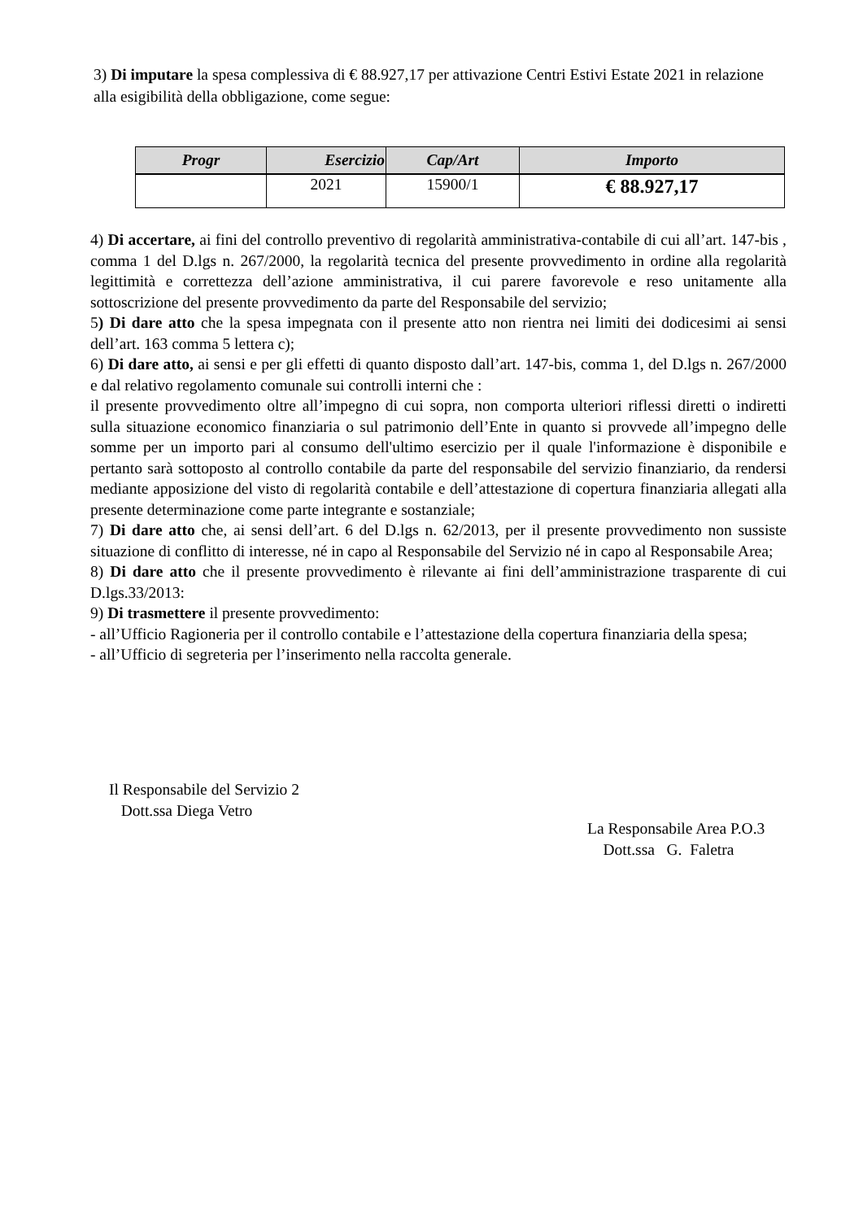3) Di imputare la spesa complessiva di € 88.927,17 per attivazione Centri Estivi Estate 2021 in relazione alla esigibilità della obbligazione, come segue:
| Progr | Esercizio | Cap/Art | Importo |
| --- | --- | --- | --- |
| | 2021 | 15900/1 | € 88.927,17 |
4) Di accertare, ai fini del controllo preventivo di regolarità amministrativa-contabile di cui all’art. 147-bis , comma 1 del D.lgs n. 267/2000, la regolarità tecnica del presente provvedimento in ordine alla regolarità legittimità e correttezza dell’azione amministrativa, il cui parere favorevole e reso unitamente alla sottoscrizione del presente provvedimento da parte del Responsabile del servizio;
5) Di dare atto che la spesa impegnata con il presente atto non rientra nei limiti dei dodicesimi ai sensi dell’art. 163 comma 5 lettera c);
6) Di dare atto, ai sensi e per gli effetti di quanto disposto dall’art. 147-bis, comma 1, del D.lgs n. 267/2000 e dal relativo regolamento comunale sui controlli interni che :
il presente provvedimento oltre all’impegno di cui sopra, non comporta ulteriori riflessi diretti o indiretti sulla situazione economico finanziaria o sul patrimonio dell’Ente in quanto si provvede all’impegno delle somme per un importo pari al consumo dell'ultimo esercizio per il quale l'informazione è disponibile e pertanto sarà sottoposto al controllo contabile da parte del responsabile del servizio finanziario, da rendersi mediante apposizione del visto di regolarità contabile e dell’attestazione di copertura finanziaria allegati alla presente determinazione come parte integrante e sostanziale;
7) Di dare atto che, ai sensi dell’art. 6 del D.lgs n. 62/2013, per il presente provvedimento non sussiste situazione di conflitto di interesse, né in capo al Responsabile del Servizio né in capo al Responsabile Area;
8) Di dare atto che il presente provvedimento è rilevante ai fini dell’amministrazione trasparente di cui D.lgs.33/2013:
9) Di trasmettere il presente provvedimento:
- all’Ufficio Ragioneria per il controllo contabile e l’attestazione della copertura finanziaria della spesa;
- all’Ufficio di segreteria per l’inserimento nella raccolta generale.
Il Responsabile del Servizio 2
Dott.ssa Diega Vetro
La Responsabile Area P.O.3
Dott.ssa G. Faletra